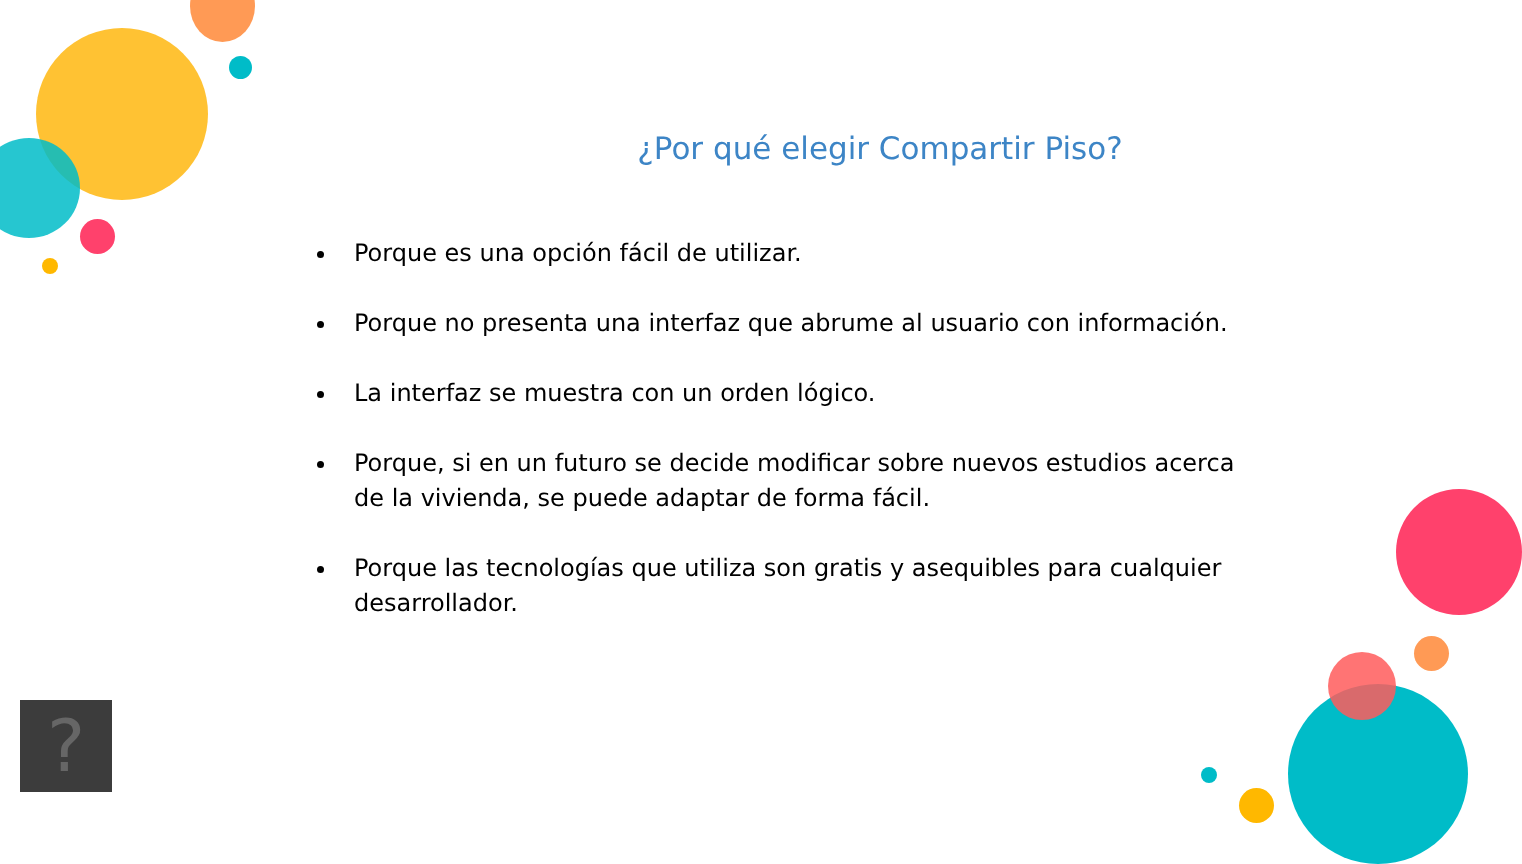¿Por qué elegir Compartir Piso?
Porque es una opción fácil de utilizar.
Porque no presenta una interfaz que abrume al usuario con información.
La interfaz se muestra con un orden lógico.
Porque, si en un futuro se decide modificar sobre nuevos estudios acerca de la vivienda, se puede adaptar de forma fácil.
Porque las tecnologías que utiliza son gratis y asequibles para cualquier desarrollador.
?